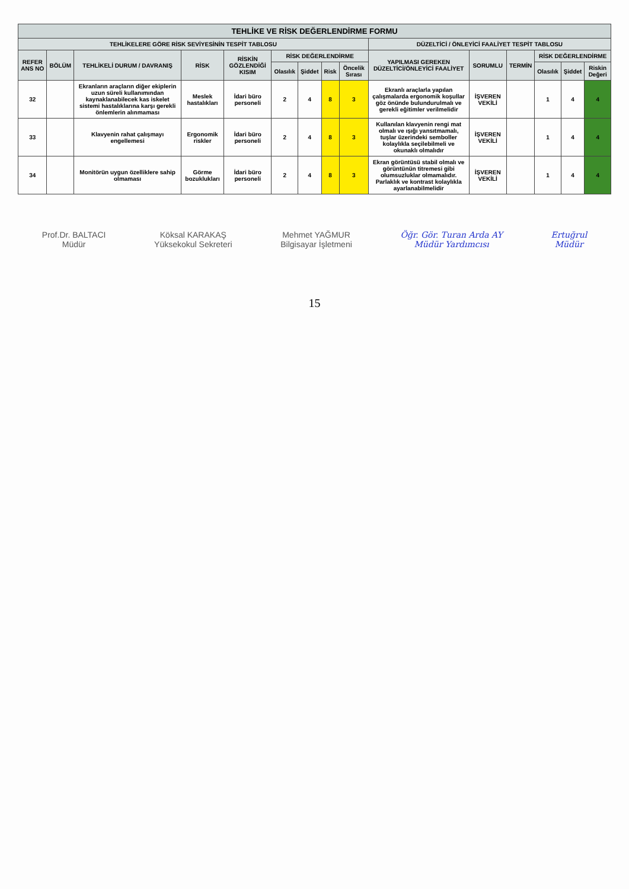| TEHLİKE VE RİSK DEĞERLENDİRME FORMU | | | | | | | | | | | | | | |
| --- | --- | --- | --- | --- | --- | --- | --- | --- | --- | --- | --- | --- | --- | --- |
| TEHLİKELERE GÖRE RİSK SEVİYESİNİN TESPİT TABLOSU | | | | | | | | | DÜZELTİCİ / ÖNLEYİCİ FAALİYET TESPİT TABLOSU | | | | | |
| REFER ANS NO | BÖLÜM | TEHLİKELİ DURUM / DAVRANIŞ | RİSK | RİSKİN GÖZLENDİĞİ KISIM | RİSK DEĞERLENDİRME | | | | YAPILMASI GEREKEN DÜZELTİCİ/ÖNLEYİCİ FAALİYET | SORUMLU | TERMİN | RİSK DEĞERLENDİRME | | |
| | | | | | Olasılık | Şiddet | Risk | Öncelik Sırası | | | | Olasılık | Şiddet | Riskin Değeri |
| 32 | | Ekranların araçların diğer ekiplerin uzun süreli kullanımından kaynaklanabilecek kas iskelet sistemi hastalıklarına karşı gerekli önlemlerin alınmaması | Meslek hastalıkları | İdari büro personeli | 2 | 4 | 8 | 3 | Ekranlı araçlarla yapılan çalışmalarda ergonomik koşullar göz önünde bulundurulmalı ve gerekli eğitimler verilmelidir | İŞVEREN VEKİLİ | | 1 | 4 | 4 |
| 33 | | Klavyenin rahat çalışmayı engellemesi | Ergonomik riskler | İdari büro personeli | 2 | 4 | 8 | 3 | Kullanılan klavyenin rengi mat olmalı ve ışığı yansıtmamalı, tuşlar üzerindeki semboller kolaylıkla seçilebilmeli ve okunaklı olmalıdır | İŞVEREN VEKİLİ | | 1 | 4 | 4 |
| 34 | | Monitörün uygun özelliklere sahip olmaması | Görme bozuklukları | İdari büro personeli | 2 | 4 | 8 | 3 | Ekran görüntüsü stabil olmalı ve görüntünün titremesi gibi olumsuzluklar olmamalıdır. Parlaklık ve kontrast kolaylıkla ayarlanabilmelidir | İŞVEREN VEKİLİ | | 1 | 4 | 4 |
Prof.Dr. BALTACI
Müdür
Köksal KARAKAŞ
Yüksekokul Sekreteri
Mehmet YAĞMUR
Bilgisayar İşletmeni
Öğr. Gör. Turan Arda AY
Müdür Yardımcısı
Ertuğrul
Müdür
15